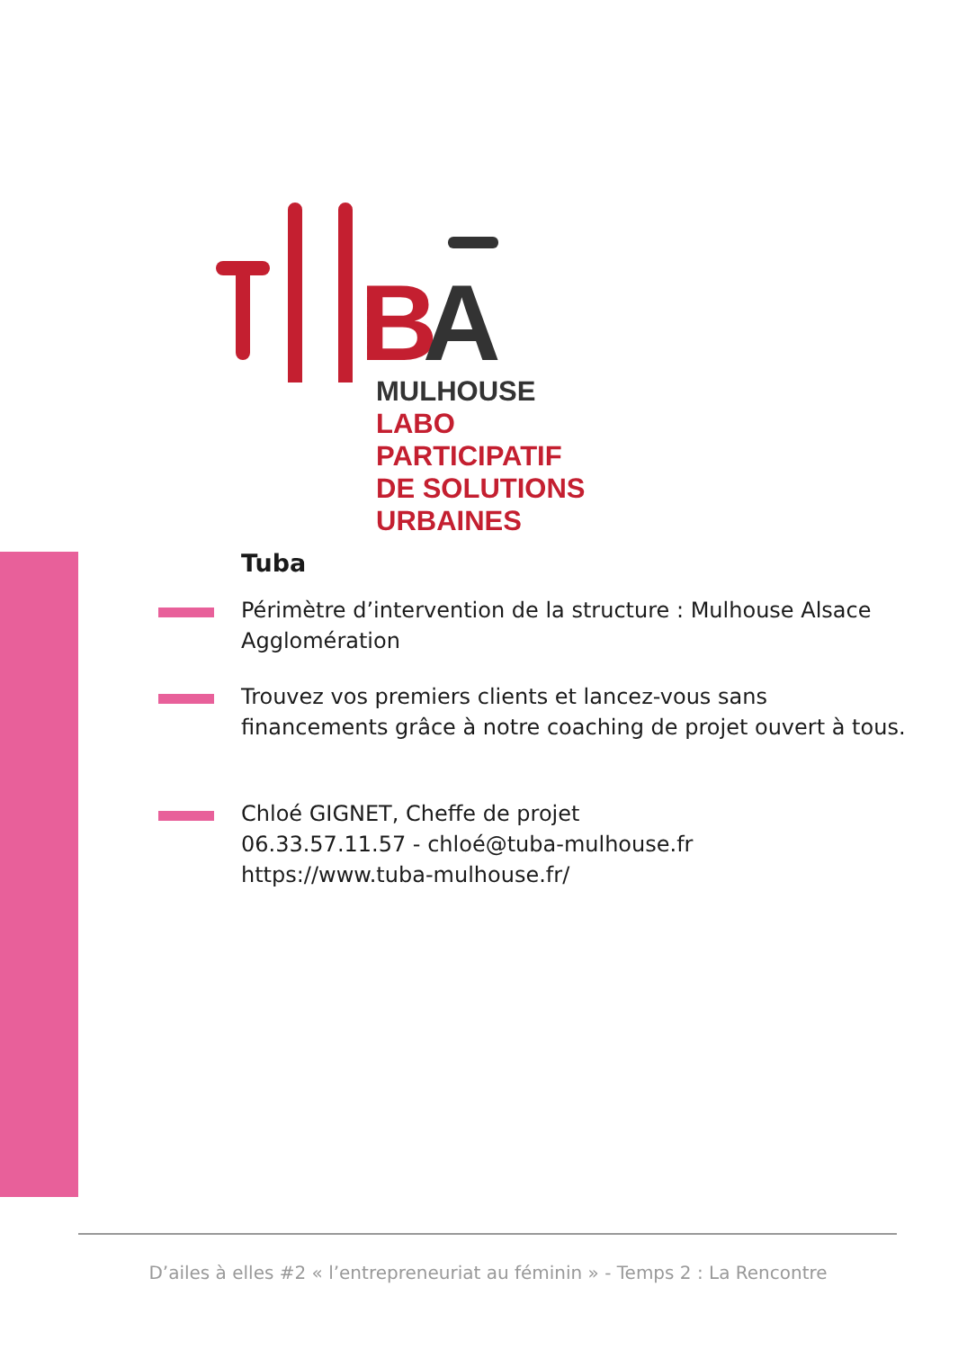B
A
MULHOUSE
LABO PARTICIPATIF
DE SOLUTIONS
URBAINES
Tuba
Périmètre d’intervention de la structure : Mulhouse Alsace Agglomération
Trouvez vos premiers clients et lancez-vous sans financements grâce à notre coaching de projet ouvert à tous.
Chloé GIGNET, Cheffe de projet
06.33.57.11.57 - chloé@tuba-mulhouse.fr
https://www.tuba-mulhouse.fr/
D’ailes à elles #2 « l’entrepreneuriat au féminin » - Temps 2 : La Rencontre